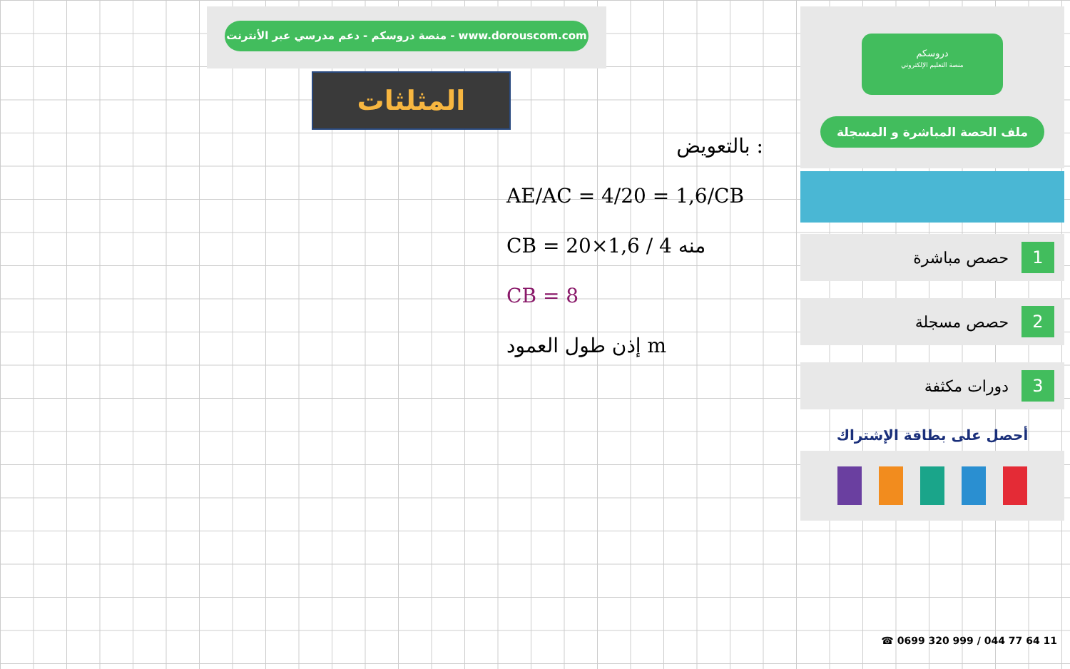منصة دروسكم - دعم مدرسي عبر الأنترنت - www.dorouscom.com
المثلثات
بالتعويض :
AE/AC = 4/20 = 1,6/CB
CB = 20×1,6 / 4 منه
CB = 8
إذن طول العمود m
دروسكم
منصة التعليم الإلكتروني
ملف الحصة المباشرة و المسجلة
حصص مباشرة 1
حصص مسجلة 2
دورات مكثفة 3
أحصل على بطاقة الإشتراك
☎ 0699 320 999 / 044 77 64 11